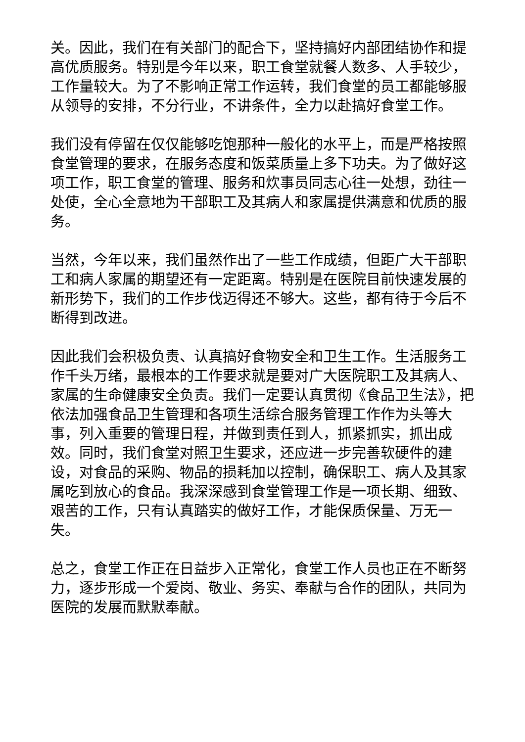关。因此，我们在有关部门的配合下，坚持搞好内部团结协作和提高优质服务。特别是今年以来，职工食堂就餐人数多、人手较少，工作量较大。为了不影响正常工作运转，我们食堂的员工都能够服从领导的安排，不分行业，不讲条件，全力以赴搞好食堂工作。
我们没有停留在仅仅能够吃饱那种一般化的水平上，而是严格按照食堂管理的要求，在服务态度和饭菜质量上多下功夫。为了做好这项工作，职工食堂的管理、服务和炊事员同志心往一处想，劲往一处使，全心全意地为干部职工及其病人和家属提供满意和优质的服务。
当然，今年以来，我们虽然作出了一些工作成绩，但距广大干部职工和病人家属的期望还有一定距离。特别是在医院目前快速发展的新形势下，我们的工作步伐迈得还不够大。这些，都有待于今后不断得到改进。
因此我们会积极负责、认真搞好食物安全和卫生工作。生活服务工作千头万绪，最根本的工作要求就是要对广大医院职工及其病人、家属的生命健康安全负责。我们一定要认真贯彻《食品卫生法》，把依法加强食品卫生管理和各项生活综合服务管理工作作为头等大事，列入重要的管理日程，并做到责任到人，抓紧抓实，抓出成效。同时，我们食堂对照卫生要求，还应进一步完善软硬件的建设，对食品的采购、物品的损耗加以控制，确保职工、病人及其家属吃到放心的食品。我深深感到食堂管理工作是一项长期、细致、艰苦的工作，只有认真踏实的做好工作，才能保质保量、万无一失。
总之，食堂工作正在日益步入正常化，食堂工作人员也正在不断努力，逐步形成一个爱岗、敬业、务实、奉献与合作的团队，共同为医院的发展而默默奉献。